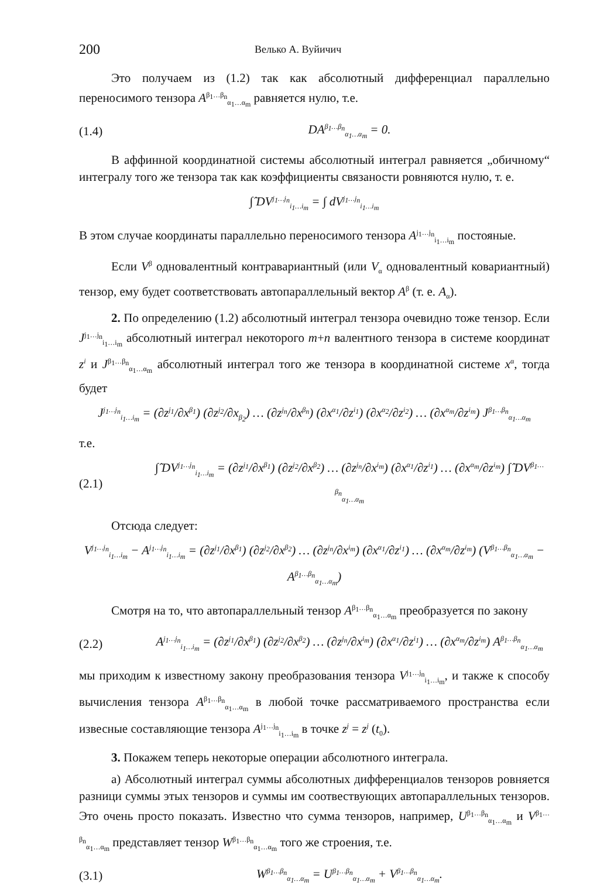200 Велько А. Вуйичич
Это получаем из (1.2) так как абсолютный дифференциал параллельно переносимого тензора A<sup>β<sub>1</sub>…β<sub>n</sub></sup><sub>α<sub>1</sub>…α<sub>m</sub></sub> равняется нулю, т.е.
(1.4) DA<sup>β<sub>1</sub>…β<sub>n</sub></sup><sub>α<sub>1</sub>…α<sub>m</sub></sub> = 0.
В аффинной координатной системы абсолютный интеграл равняется „обичному“ интегралу того же тензора так как коэффициенты связаности ровняются нулю, т. е.
∫̂ DV<sup>j<sub>1</sub>…j<sub>n</sub></sup><sub>i<sub>1</sub>…i<sub>m</sub></sub> = ∫ dV<sup>j<sub>1</sub>…j<sub>n</sub></sup><sub>i<sub>1</sub>…i<sub>m</sub></sub>
В этом случае координаты параллельно переносимого тензора A<sup>j<sub>1</sub>…j<sub>n</sub></sup><sub>i<sub>1</sub>…i<sub>m</sub></sub> постояные.
Если V<sup>β</sup> одновалентный контравариантный (или V<sub>α</sub> одновалентный ковариантный) тензор, ему будет соответствовать автопараллельный вектор A<sup>β</sup> (т. е. A<sub>α</sub>).
2. По определению (1.2) абсолютный интеграл тензора очевидно тоже тензор. Если J<sup>j<sub>1</sub>…j<sub>n</sub></sup><sub>i<sub>1</sub>…i<sub>m</sub></sub> абсолютный интеграл некоторого m+n валентного тензора в системе координат z<sup>i</sup> и J<sup>β<sub>1</sub>…β<sub>n</sub></sup><sub>α<sub>1</sub>…α<sub>m</sub></sub> абсолютный интеграл того же тензора в координатной системе x<sup>α</sup>, тогда будет
J<sup>j<sub>1</sub>…j<sub>n</sub></sup><sub>i<sub>1</sub>…i<sub>m</sub></sub> = (∂z<sup>j<sub>1</sub></sup>/∂x<sup>β<sub>1</sub></sup>) (∂z<sup>j<sub>2</sub></sup>/∂x<sub>β<sub>2</sub></sub>) … (∂z<sup>j<sub>n</sub></sup>/∂x<sup>β<sub>n</sub></sup>) (∂x<sup>α<sub>1</sub></sup>/∂z<sup>i<sub>1</sub></sup>) (∂x<sup>α<sub>2</sub></sup>/∂z<sup>i<sub>2</sub></sup>) … (∂x<sup>α<sub>m</sub></sup>/∂z<sup>i<sub>m</sub></sup>) J<sup>β<sub>1</sub>…β<sub>n</sub></sup><sub>α<sub>1</sub>…α<sub>m</sub></sub>
т.е.
(2.1) ∫̂ DV<sup>j<sub>1</sub>…j<sub>n</sub></sup><sub>i<sub>1</sub>…i<sub>m</sub></sub> = (∂z<sup>j<sub>1</sub></sup>/∂x<sup>β<sub>1</sub></sup>) (∂z<sup>j<sub>2</sub></sup>/∂x<sup>β<sub>2</sub></sup>) … (∂z<sup>j<sub>n</sub></sup>/∂x<sup>i<sub>m</sub></sup>) (∂x<sup>α<sub>1</sub></sup>/∂z<sup>i<sub>1</sub></sup>) … (∂x<sup>α<sub>m</sub></sup>/∂z<sup>i<sub>m</sub></sup>) ∫̂ DV<sup>β<sub>1</sub>…β<sub>n</sub></sup><sub>α<sub>1</sub>…α<sub>m</sub></sub>
Отсюда следует:
V<sup>j<sub>1</sub>…j<sub>n</sub></sup><sub>i<sub>1</sub>…i<sub>m</sub></sub> − A<sup>j<sub>1</sub>…j<sub>n</sub></sup><sub>i<sub>1</sub>…i<sub>m</sub></sub> = (∂z<sup>j<sub>1</sub></sup>/∂x<sup>β<sub>1</sub></sup>) (∂z<sup>j<sub>2</sub></sup>/∂x<sup>β<sub>2</sub></sup>) … (∂z<sup>j<sub>n</sub></sup>/∂x<sup>i<sub>m</sub></sup>) (∂x<sup>α<sub>1</sub></sup>/∂z<sup>i<sub>1</sub></sup>) … (∂x<sup>α<sub>m</sub></sup>/∂z<sup>i<sub>m</sub></sup>) (V<sup>β<sub>1</sub>…β<sub>n</sub></sup><sub>α<sub>1</sub>…α<sub>m</sub></sub> − A<sup>β<sub>1</sub>…β<sub>n</sub></sup><sub>α<sub>1</sub>…α<sub>m</sub></sub>)
Смотря на то, что автопараллельный тензор A<sup>β<sub>1</sub>…β<sub>n</sub></sup><sub>α<sub>1</sub>…α<sub>m</sub></sub> преобразуется по закону
(2.2) A<sup>j<sub>1</sub>…j<sub>n</sub></sup><sub>i<sub>1</sub>…i<sub>m</sub></sub> = (∂z<sup>j<sub>1</sub></sup>/∂x<sup>β<sub>1</sub></sup>) (∂z<sup>j<sub>2</sub></sup>/∂x<sup>β<sub>2</sub></sup>) … (∂z<sup>j<sub>n</sub></sup>/∂x<sup>i<sub>m</sub></sup>) (∂x<sup>α<sub>1</sub></sup>/∂z<sup>i<sub>1</sub></sup>) … (∂x<sup>α<sub>m</sub></sup>/∂z<sup>i<sub>m</sub></sup>) A<sup>β<sub>1</sub>…β<sub>n</sub></sup><sub>α<sub>1</sub>…α<sub>m</sub></sub>
мы приходим к известному закону преобразования тензора V<sup>j<sub>1</sub>…j<sub>n</sub></sup><sub>i<sub>1</sub>…i<sub>m</sub></sub>, и также к способу вычисления тензора A<sup>β<sub>1</sub>…β<sub>n</sub></sup><sub>α<sub>1</sub>…α<sub>m</sub></sub> в любой точке рассматриваемого пространства если извесные составляющие тензора A<sup>j<sub>1</sub>…j<sub>n</sub></sup><sub>i<sub>1</sub>…i<sub>m</sub></sub> в точке z<sup>j</sup> = z<sup>j</sup> (t<sub>0</sub>).
3. Покажем теперь некоторые операции абсолютного интеграла.
а) Абсолютный интеграл суммы абсолютных дифференциалов тензоров ровняется разници суммы этых тензоров и суммы им соотвествующих автопараллельных тензоров. Это очень просто показать. Известно что сумма тензоров, например, U<sup>β<sub>1</sub>…β<sub>n</sub></sup><sub>α<sub>1</sub>…α<sub>m</sub></sub> и V<sup>β<sub>1</sub>…β<sub>n</sub></sup><sub>α<sub>1</sub>…α<sub>m</sub></sub> представляет тензор W<sup>β<sub>1</sub>…β<sub>n</sub></sup><sub>α<sub>1</sub>…α<sub>m</sub></sub> того же строения, т.е.
(3.1) W<sup>β<sub>1</sub>…β<sub>n</sub></sup><sub>α<sub>1</sub>…α<sub>m</sub></sub> = U<sup>β<sub>1</sub>…β<sub>n</sub></sup><sub>α<sub>1</sub>…α<sub>m</sub></sub> + V<sup>β<sub>1</sub>…β<sub>n</sub></sup><sub>α<sub>1</sub>…α<sub>m</sub></sub>.